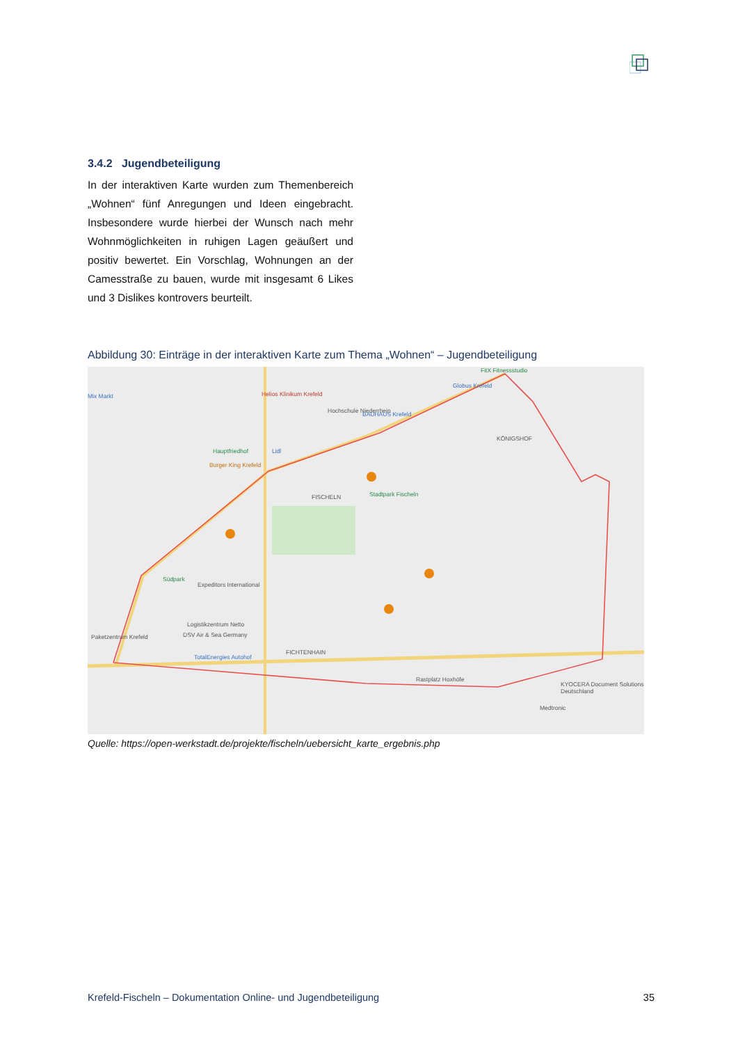3.4.2 Jugendbeteiligung
In der interaktiven Karte wurden zum Themenbereich „Wohnen“ fünf Anregungen und Ideen eingebracht. Insbesondere wurde hierbei der Wunsch nach mehr Wohnmöglichkeiten in ruhigen Lagen geäußert und positiv bewertet. Ein Vorschlag, Wohnungen an der Camesstraße zu bauen, wurde mit insgesamt 6 Likes und 3 Dislikes kontrovers beurteilt.
Abbildung 30: Einträge in der interaktiven Karte zum Thema „Wohnen“ – Jugendbeteiligung
Mix Markt Helios Klinikum Krefeld
Hochschule Niederrhein BAUHAUS Krefeld
FitX Fitnessstudio
Globus Krefeld
KÖNIGSHOF
Hauptfriedhof Lidl
Burger King Krefeld
FISCHELN Stadtpark Fischeln
Südpark
Expeditors International
Logistikzentrum Netto
DSV Air & Sea Germany Paketzentrum Krefeld
TotalEnergies Autohof
FICHTENHAIN
Rastplatz Hoxhöfe
KYOCERA Document Solutions Deutschland
Medtronic
Quelle: https://open-werkstadt.de/projekte/fischeln/uebersicht_karte_ergebnis.php
Krefeld-Fischeln – Dokumentation Online- und Jugendbeteiligung 35